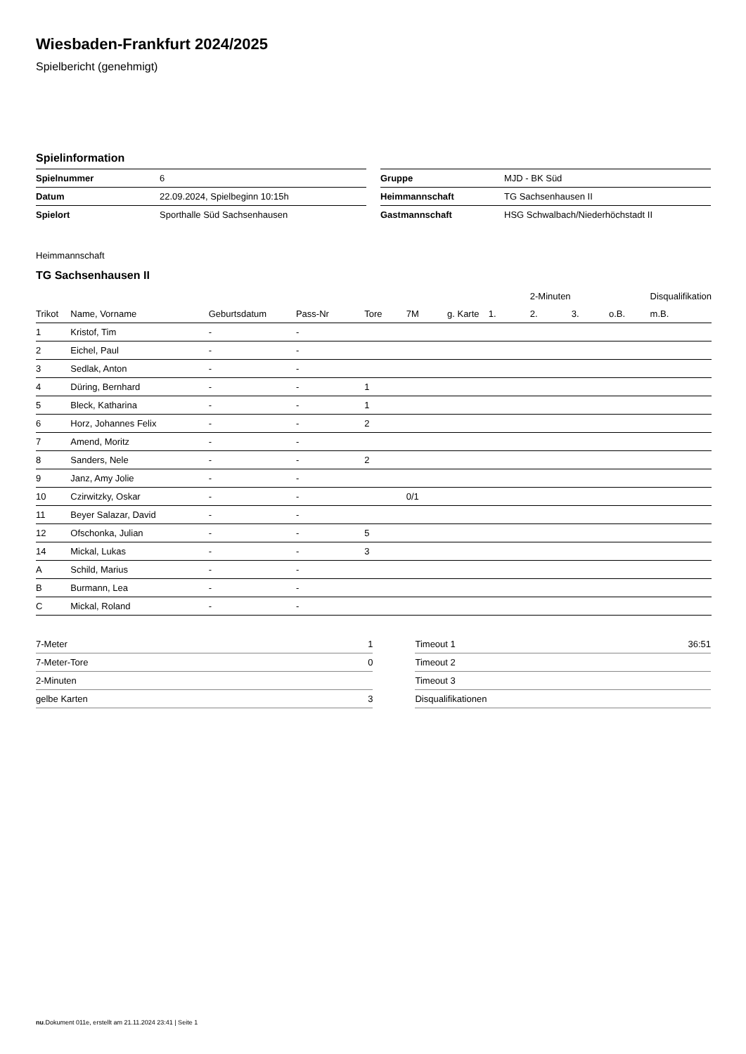Wiesbaden-Frankfurt 2024/2025
Spielbericht (genehmigt)
Spielinformation
| Spielnummer | 6 |
| Datum | 22.09.2024, Spielbeginn 10:15h |
| Spielort | Sporthalle Süd Sachsenhausen |
| Gruppe | MJD - BK Süd |
| Heimmannschaft | TG Sachsenhausen II |
| Gastmannschaft | HSG Schwalbach/Niederhöchstadt II |
Heimmannschaft
TG Sachsenhausen II
| | | | | | | | | 2-Minuten | | | Disqualifikation |
| --- | --- | --- | --- | --- | --- | --- | --- | --- | --- | --- | --- |
| Trikot | Name, Vorname | Geburtsdatum | Pass-Nr | Tore | 7M | g. Karte | 1. | 2. | 3. | o.B. | m.B. |
| 1 | Kristof, Tim | - | - | | | | | | | | |
| 2 | Eichel, Paul | - | - | | | | | | | | |
| 3 | Sedlak, Anton | - | - | | | | | | | | |
| 4 | Düring, Bernhard | - | - | 1 | | | | | | | |
| 5 | Bleck, Katharina | - | - | 1 | | | | | | | |
| 6 | Horz, Johannes Felix | - | - | 2 | | | | | | | |
| 7 | Amend, Moritz | - | - | | | | | | | | |
| 8 | Sanders, Nele | - | - | 2 | | | | | | | |
| 9 | Janz, Amy Jolie | - | - | | | | | | | | |
| 10 | Czirwitzky, Oskar | - | - | | 0/1 | | | | | | |
| 11 | Beyer Salazar, David | - | - | | | | | | | | |
| 12 | Ofschonka, Julian | - | - | 5 | | | | | | | |
| 14 | Mickal, Lukas | - | - | 3 | | | | | | | |
| A | Schild, Marius | - | - | | | | | | | | |
| B | Burmann, Lea | - | - | | | | | | | | |
| C | Mickal, Roland | - | - | | | | | | | | |
| 7-Meter | 1 |
| 7-Meter-Tore | 0 |
| 2-Minuten | |
| gelbe Karten | 3 |
| Timeout 1 | 36:51 |
| Timeout 2 | |
| Timeout 3 | |
| Disqualifikationen | |
nu.Dokument 011e, erstellt am 21.11.2024 23:41 | Seite 1